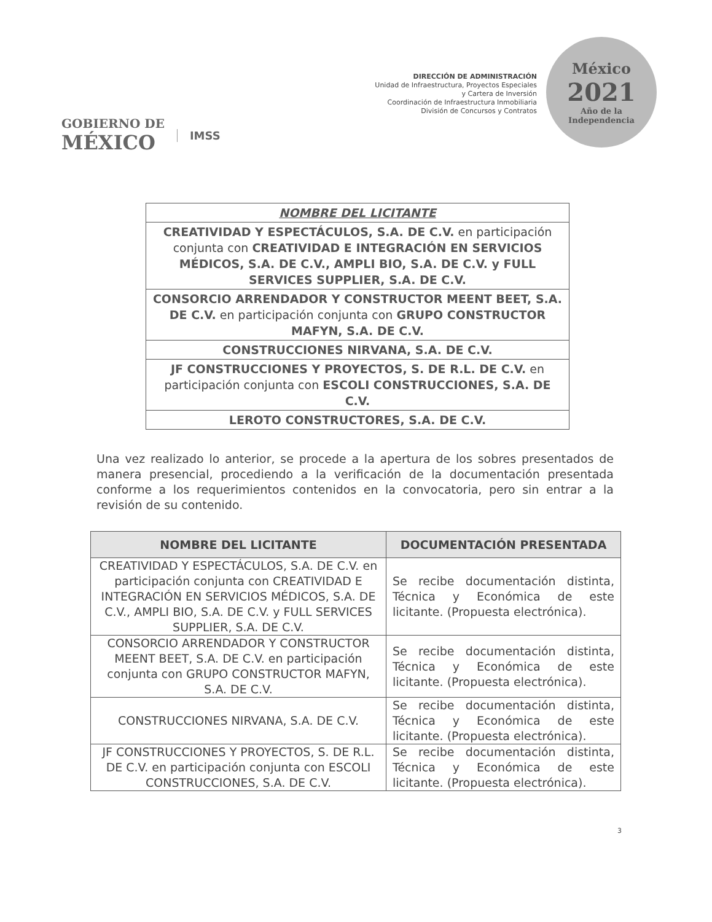GOBIERNO DE
MÉXICO
IMSS
DIRECCIÓN DE ADMINISTRACIÓN
Unidad de Infraestructura, Proyectos Especiales
y Cartera de Inversión
Coordinación de Infraestructura Inmobiliaria
División de Concursos y Contratos
México
2021
Año de la Independencia
| NOMBRE DEL LICITANTE |
| CREATIVIDAD Y ESPECTÁCULOS, S.A. DE C.V. en participación conjunta con CREATIVIDAD E INTEGRACIÓN EN SERVICIOS MÉDICOS, S.A. DE C.V., AMPLI BIO, S.A. DE C.V. y FULL SERVICES SUPPLIER, S.A. DE C.V. |
| CONSORCIO ARRENDADOR Y CONSTRUCTOR MEENT BEET, S.A. DE C.V. en participación conjunta con GRUPO CONSTRUCTOR MAFYN, S.A. DE C.V. |
| CONSTRUCCIONES NIRVANA, S.A. DE C.V. |
| JF CONSTRUCCIONES Y PROYECTOS, S. DE R.L. DE C.V. en participación conjunta con ESCOLI CONSTRUCCIONES, S.A. DE C.V. |
| LEROTO CONSTRUCTORES, S.A. DE C.V. |
Una vez realizado lo anterior, se procede a la apertura de los sobres presentados de manera presencial, procediendo a la verificación de la documentación presentada conforme a los requerimientos contenidos en la convocatoria, pero sin entrar a la revisión de su contenido.
| NOMBRE DEL LICITANTE | DOCUMENTACIÓN PRESENTADA |
| --- | --- |
| CREATIVIDAD Y ESPECTÁCULOS, S.A. DE C.V. en participación conjunta con CREATIVIDAD E INTEGRACIÓN EN SERVICIOS MÉDICOS, S.A. DE C.V., AMPLI BIO, S.A. DE C.V. y FULL SERVICES SUPPLIER, S.A. DE C.V. | Se recibe documentación distinta, Técnica y Económica de este licitante. (Propuesta electrónica). |
| CONSORCIO ARRENDADOR Y CONSTRUCTOR MEENT BEET, S.A. DE C.V. en participación conjunta con GRUPO CONSTRUCTOR MAFYN, S.A. DE C.V. | Se recibe documentación distinta, Técnica y Económica de este licitante. (Propuesta electrónica). |
| CONSTRUCCIONES NIRVANA, S.A. DE C.V. | Se recibe documentación distinta, Técnica y Económica de este licitante. (Propuesta electrónica). |
| JF CONSTRUCCIONES Y PROYECTOS, S. DE R.L. DE C.V. en participación conjunta con ESCOLI CONSTRUCCIONES, S.A. DE C.V. | Se recibe documentación distinta, Técnica y Económica de este licitante. (Propuesta electrónica). |
3